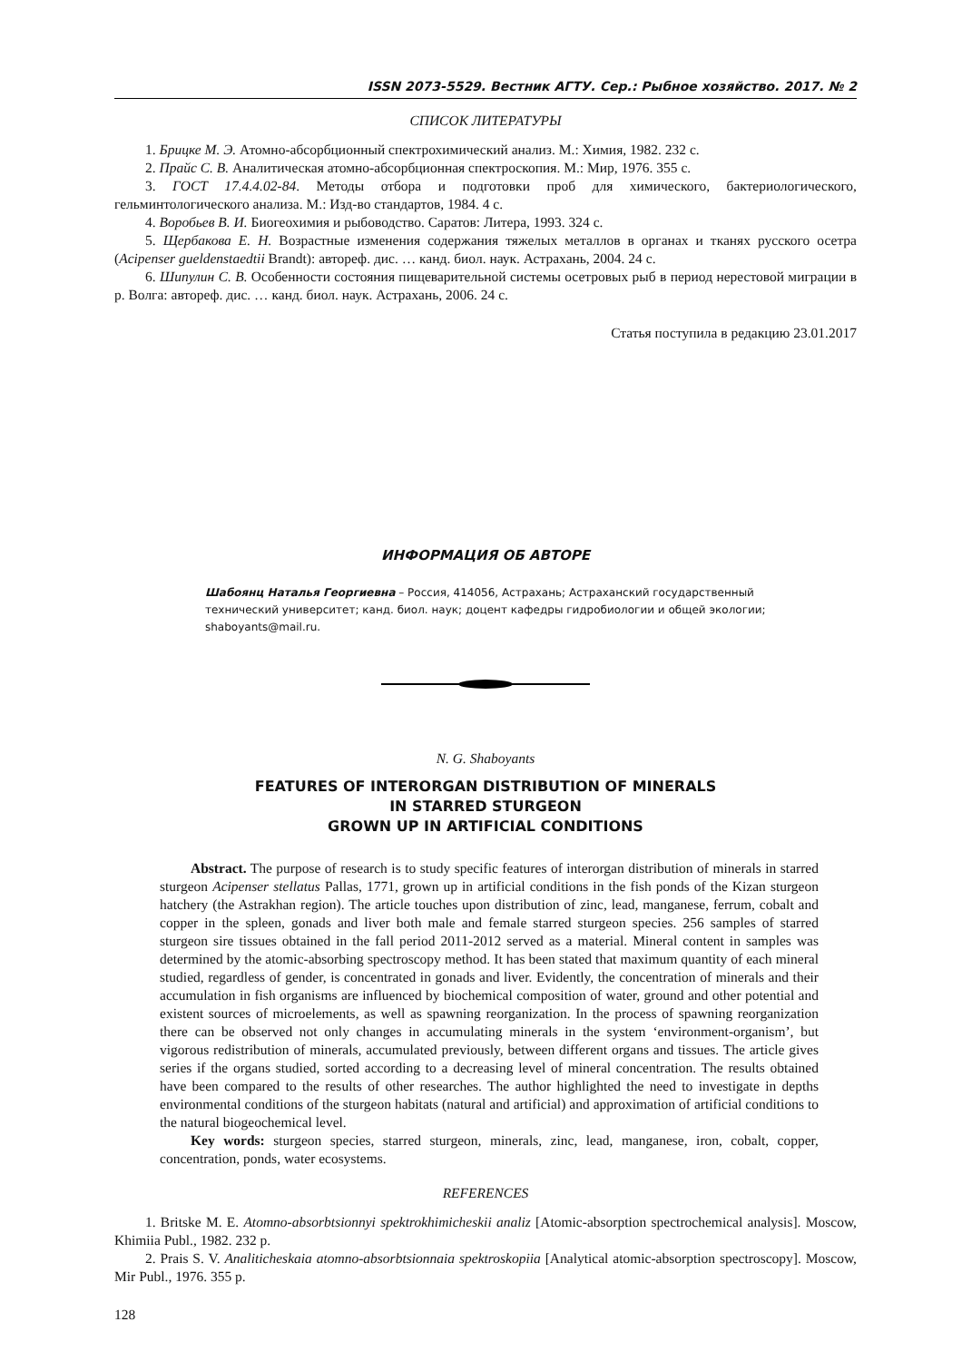ISSN 2073-5529. Вестник АГТУ. Сер.: Рыбное хозяйство. 2017. № 2
СПИСОК ЛИТЕРАТУРЫ
1. Брицке М. Э. Атомно-абсорбционный спектрохимический анализ. М.: Химия, 1982. 232 с.
2. Прайс С. В. Аналитическая атомно-абсорбционная спектроскопия. М.: Мир, 1976. 355 с.
3. ГОСТ 17.4.4.02-84. Методы отбора и подготовки проб для химического, бактериологического, гельминтологического анализа. М.: Изд-во стандартов, 1984. 4 с.
4. Воробьев В. И. Биогеохимия и рыбоводство. Саратов: Литера, 1993. 324 с.
5. Щербакова Е. Н. Возрастные изменения содержания тяжелых металлов в органах и тканях русского осетра (Acipenser gueldenstaedtii Brandt): автореф. дис. … канд. биол. наук. Астрахань, 2004. 24 с.
6. Шипулин С. В. Особенности состояния пищеварительной системы осетровых рыб в период нерестовой миграции в р. Волга: автореф. дис. … канд. биол. наук. Астрахань, 2006. 24 с.
Статья поступила в редакцию 23.01.2017
ИНФОРМАЦИЯ ОБ АВТОРЕ
Шабоянц Наталья Георгиевна – Россия, 414056, Астрахань; Астраханский государственный технический университет; канд. биол. наук; доцент кафедры гидробиологии и общей экологии; shaboyants@mail.ru.
N. G. Shaboyants
FEATURES OF INTERORGAN DISTRIBUTION OF MINERALS
IN STARRED STURGEON
GROWN UP IN ARTIFICIAL CONDITIONS
Abstract. The purpose of research is to study specific features of interorgan distribution of minerals in starred sturgeon Acipenser stellatus Pallas, 1771, grown up in artificial conditions in the fish ponds of the Kizan sturgeon hatchery (the Astrakhan region). The article touches upon distribution of zinc, lead, manganese, ferrum, cobalt and copper in the spleen, gonads and liver both male and female starred sturgeon species. 256 samples of starred sturgeon sire tissues obtained in the fall period 2011-2012 served as a material. Mineral content in samples was determined by the atomic-absorbing spectroscopy method. It has been stated that maximum quantity of each mineral studied, regardless of gender, is concentrated in gonads and liver. Evidently, the concentration of minerals and their accumulation in fish organisms are influenced by biochemical composition of water, ground and other potential and existent sources of microelements, as well as spawning reorganization. In the process of spawning reorganization there can be observed not only changes in accumulating minerals in the system ‘environment-organism’, but vigorous redistribution of minerals, accumulated previously, between different organs and tissues. The article gives series if the organs studied, sorted according to a decreasing level of mineral concentration. The results obtained have been compared to the results of other researches. The author highlighted the need to investigate in depths environmental conditions of the sturgeon habitats (natural and artificial) and approximation of artificial conditions to the natural biogeochemical level.
Key words: sturgeon species, starred sturgeon, minerals, zinc, lead, manganese, iron, cobalt, copper, concentration, ponds, water ecosystems.
REFERENCES
1. Britske M. E. Atomno-absorbtsionnyi spektrokhimicheskii analiz [Atomic-absorption spectrochemical analysis]. Moscow, Khimiia Publ., 1982. 232 p.
2. Prais S. V. Analiticheskaia atomno-absorbtsionnaia spektroskopiia [Analytical atomic-absorption spectroscopy]. Moscow, Mir Publ., 1976. 355 p.
128